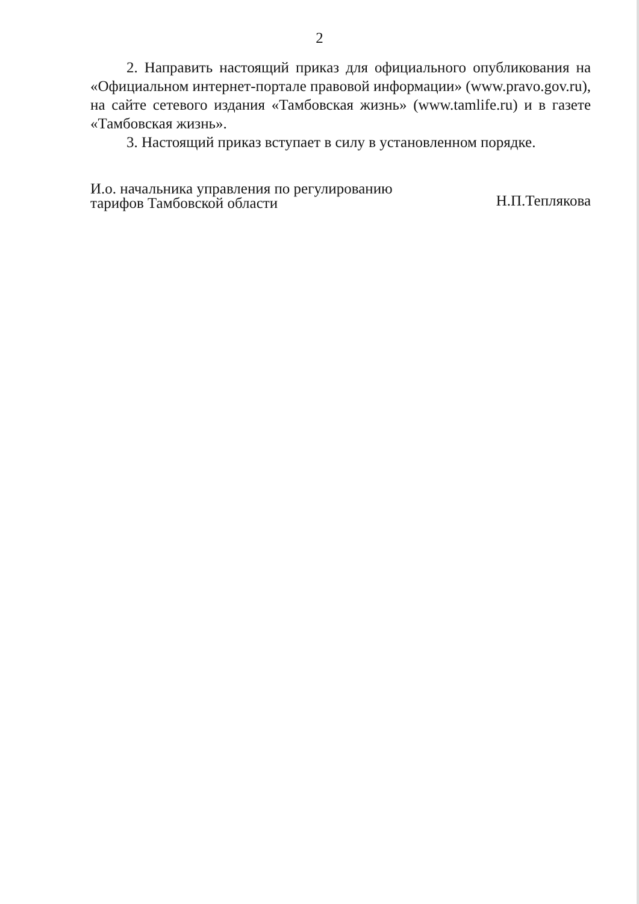2
2. Направить настоящий приказ для официального опубликования на «Официальном интернет-портале правовой информации» (www.pravo.gov.ru), на сайте сетевого издания «Тамбовская жизнь» (www.tamlife.ru) и в газете «Тамбовская жизнь».
3. Настоящий приказ вступает в силу в установленном порядке.
И.о. начальника управления по регулированию
тарифов Тамбовской области
Н.П.Теплякова